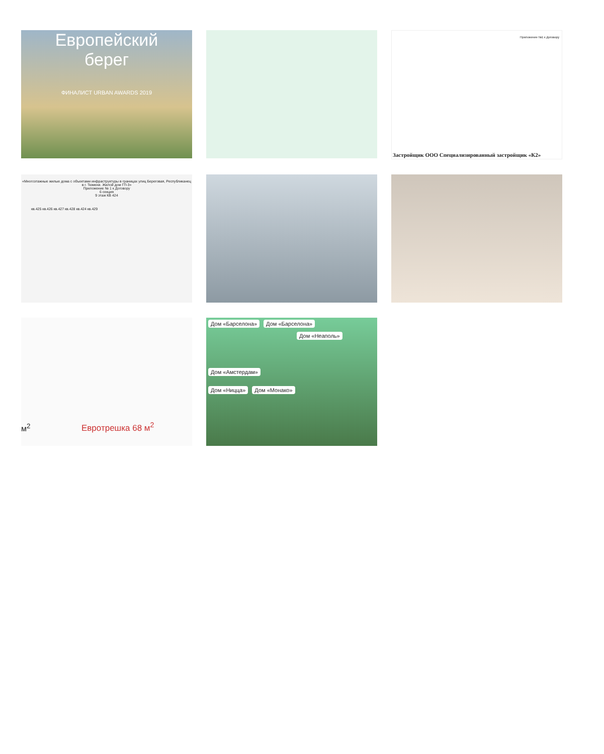Европейский
берег
ФИНАЛИСТ URBAN AWARDS 2019
Приложение №1 к Договору
Застройщик ООО Специализированный застройщик «К2»
«Многоэтажные жилые дома с объектами инфраструктуры в границах улиц Береговая, Республиканец в г. Тюмени. Жилой дом ГП-3»
Приложение № 1 к Договору
6 секция
9 этаж КВ 424
кв.425 кв.426 кв.427 кв.428 кв.424 кв.429
м<sup>2</sup> Евротрешка 68 м<sup>2</sup>
Дом «Барселона» Дом «Барселона»
Дом «Неаполь»
Дом «Амстердам»
Дом «Ницца» Дом «Монако»